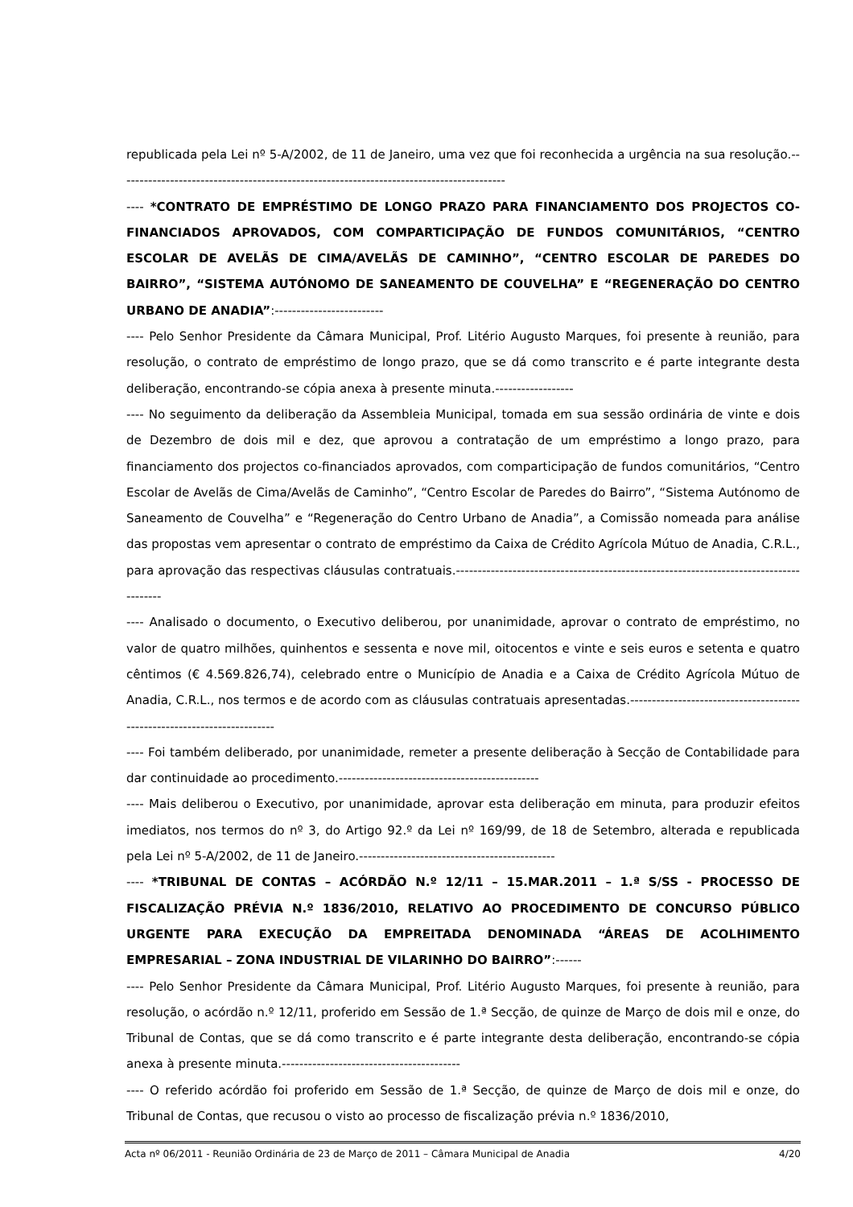republicada pela Lei nº 5-A/2002, de 11 de Janeiro, uma vez que foi reconhecida a urgência na sua resolução.-----------------------------------------------------------------------------------------
---- *CONTRATO DE EMPRÉSTIMO DE LONGO PRAZO PARA FINANCIAMENTO DOS PROJECTOS CO-FINANCIADOS APROVADOS, COM COMPARTICIPAÇÃO DE FUNDOS COMUNITÁRIOS, “CENTRO ESCOLAR DE AVELÃS DE CIMA/AVELÃS DE CAMINHO”, “CENTRO ESCOLAR DE PAREDES DO BAIRRO”, “SISTEMA AUTÓNOMO DE SANEAMENTO DE COUVELHA” E “REGENERAÇÃO DO CENTRO URBANO DE ANADIA”:-------------------------
---- Pelo Senhor Presidente da Câmara Municipal, Prof. Litério Augusto Marques, foi presente à reunião, para resolução, o contrato de empréstimo de longo prazo, que se dá como transcrito e é parte integrante desta deliberação, encontrando-se cópia anexa à presente minuta.------------------
---- No seguimento da deliberação da Assembleia Municipal, tomada em sua sessão ordinária de vinte e dois de Dezembro de dois mil e dez, que aprovou a contratação de um empréstimo a longo prazo, para financiamento dos projectos co-financiados aprovados, com comparticipação de fundos comunitários, “Centro Escolar de Avelãs de Cima/Avelãs de Caminho”, “Centro Escolar de Paredes do Bairro”, “Sistema Autónomo de Saneamento de Couvelha” e “Regeneração do Centro Urbano de Anadia”, a Comissão nomeada para análise das propostas vem apresentar o contrato de empréstimo da Caixa de Crédito Agrícola Mútuo de Anadia, C.R.L., para aprovação das respectivas cláusulas contratuais.---------------------------------------------------------------------------------------
---- Analisado o documento, o Executivo deliberou, por unanimidade, aprovar o contrato de empréstimo, no valor de quatro milhões, quinhentos e sessenta e nove mil, oitocentos e vinte e seis euros e setenta e quatro cêntimos (€ 4.569.826,74), celebrado entre o Município de Anadia e a Caixa de Crédito Agrícola Mútuo de Anadia, C.R.L., nos termos e de acordo com as cláusulas contratuais apresentadas.-------------------------------------------------------------------------
---- Foi também deliberado, por unanimidade, remeter a presente deliberação à Secção de Contabilidade para dar continuidade ao procedimento.----------------------------------------------
---- Mais deliberou o Executivo, por unanimidade, aprovar esta deliberação em minuta, para produzir efeitos imediatos, nos termos do nº 3, do Artigo 92.º da Lei nº 169/99, de 18 de Setembro, alterada e republicada pela Lei nº 5-A/2002, de 11 de Janeiro.---------------------------------------------
---- *TRIBUNAL DE CONTAS – ACÓRDÃO N.º 12/11 – 15.MAR.2011 – 1.ª S/SS - PROCESSO DE FISCALIZAÇÃO PRÉVIA N.º 1836/2010, RELATIVO AO PROCEDIMENTO DE CONCURSO PÚBLICO URGENTE PARA EXECUÇÃO DA EMPREITADA DENOMINADA “ÁREAS DE ACOLHIMENTO EMPRESARIAL – ZONA INDUSTRIAL DE VILARINHO DO BAIRRO”:------
---- Pelo Senhor Presidente da Câmara Municipal, Prof. Litério Augusto Marques, foi presente à reunião, para resolução, o acórdão n.º 12/11, proferido em Sessão de 1.ª Secção, de quinze de Março de dois mil e onze, do Tribunal de Contas, que se dá como transcrito e é parte integrante desta deliberação, encontrando-se cópia anexa à presente minuta.-----------------------------------------
---- O referido acórdão foi proferido em Sessão de 1.ª Secção, de quinze de Março de dois mil e onze, do Tribunal de Contas, que recusou o visto ao processo de fiscalização prévia n.º 1836/2010,
Acta nº 06/2011 - Reunião Ordinária de 23 de Março de 2011 – Câmara Municipal de Anadia 4/20